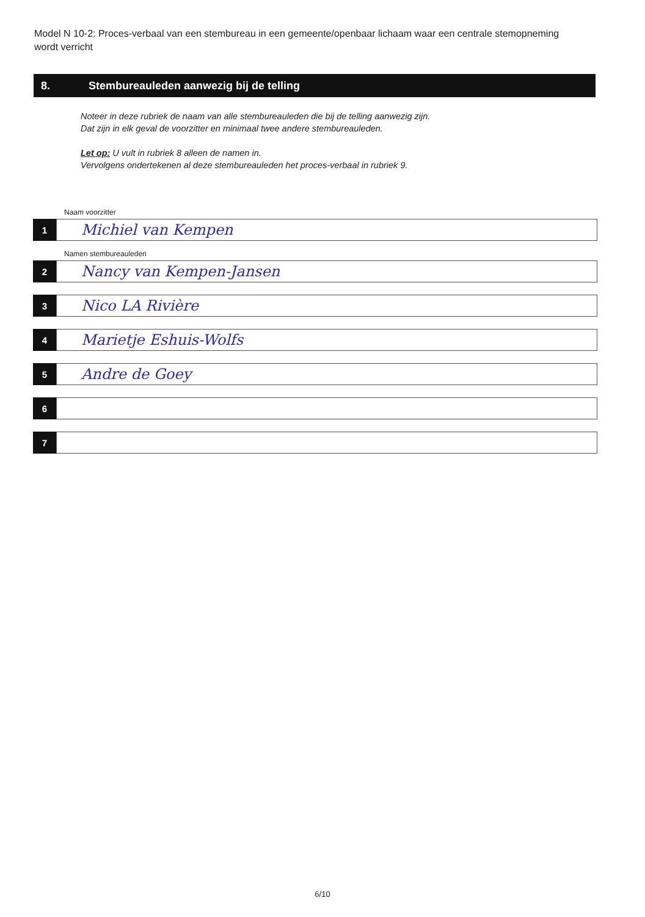Model N 10-2: Proces-verbaal van een stembureau in een gemeente/openbaar lichaam waar een centrale stemopneming wordt verricht
8. Stembureauleden aanwezig bij de telling
Noteer in deze rubriek de naam van alle stembureauleden die bij de telling aanwezig zijn.
Dat zijn in elk geval de voorzitter en minimaal twee andere stembureauleden.
Let op: U vult in rubriek 8 alleen de namen in.
Vervolgens ondertekenen al deze stembureauleden het proces-verbaal in rubriek 9.
Naam voorzitter
1
Michiel van Kempen
Namen stembureauleden
2
Nancy van Kempen-Jansen
3
Nico LA Rivière
4
Marietje Eshuis-Wolfs
5
Andre de Goey
6
7
6/10